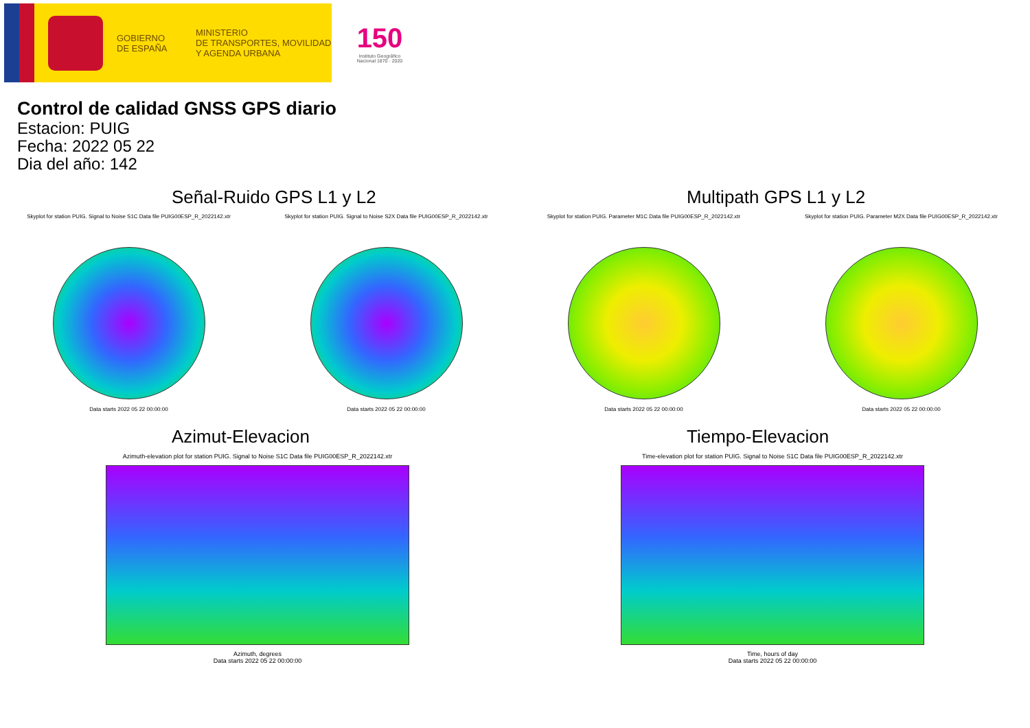GOBIERNO
DE ESPAÑA
MINISTERIO
DE TRANSPORTES, MOVILIDAD
Y AGENDA URBANA
150
Instituto Geográfico Nacional 1870 · 2020
Control de calidad GNSS GPS diario
Estacion: PUIG
Fecha: 2022 05 22
Dia del año: 142
Señal-Ruido GPS L1 y L2
Skyplot for station PUIG. Signal to Noise S1C Data file PUIG00ESP_R_2022142.xtr
Data starts 2022 05 22 00:00:00
Skyplot for station PUIG. Signal to Noise S2X Data file PUIG00ESP_R_2022142.xtr
Data starts 2022 05 22 00:00:00
Multipath GPS L1 y L2
Skyplot for station PUIG. Parameter M1C Data file PUIG00ESP_R_2022142.xtr
Data starts 2022 05 22 00:00:00
Skyplot for station PUIG. Parameter M2X Data file PUIG00ESP_R_2022142.xtr
Data starts 2022 05 22 00:00:00
Azimut-Elevacion
Azimuth-elevation plot for station PUIG. Signal to Noise S1C Data file PUIG00ESP_R_2022142.xtr
Azimuth, degrees
Data starts 2022 05 22 00:00:00
Tiempo-Elevacion
Time-elevation plot for station PUIG. Signal to Noise S1C Data file PUIG00ESP_R_2022142.xtr
Time, hours of day
Data starts 2022 05 22 00:00:00